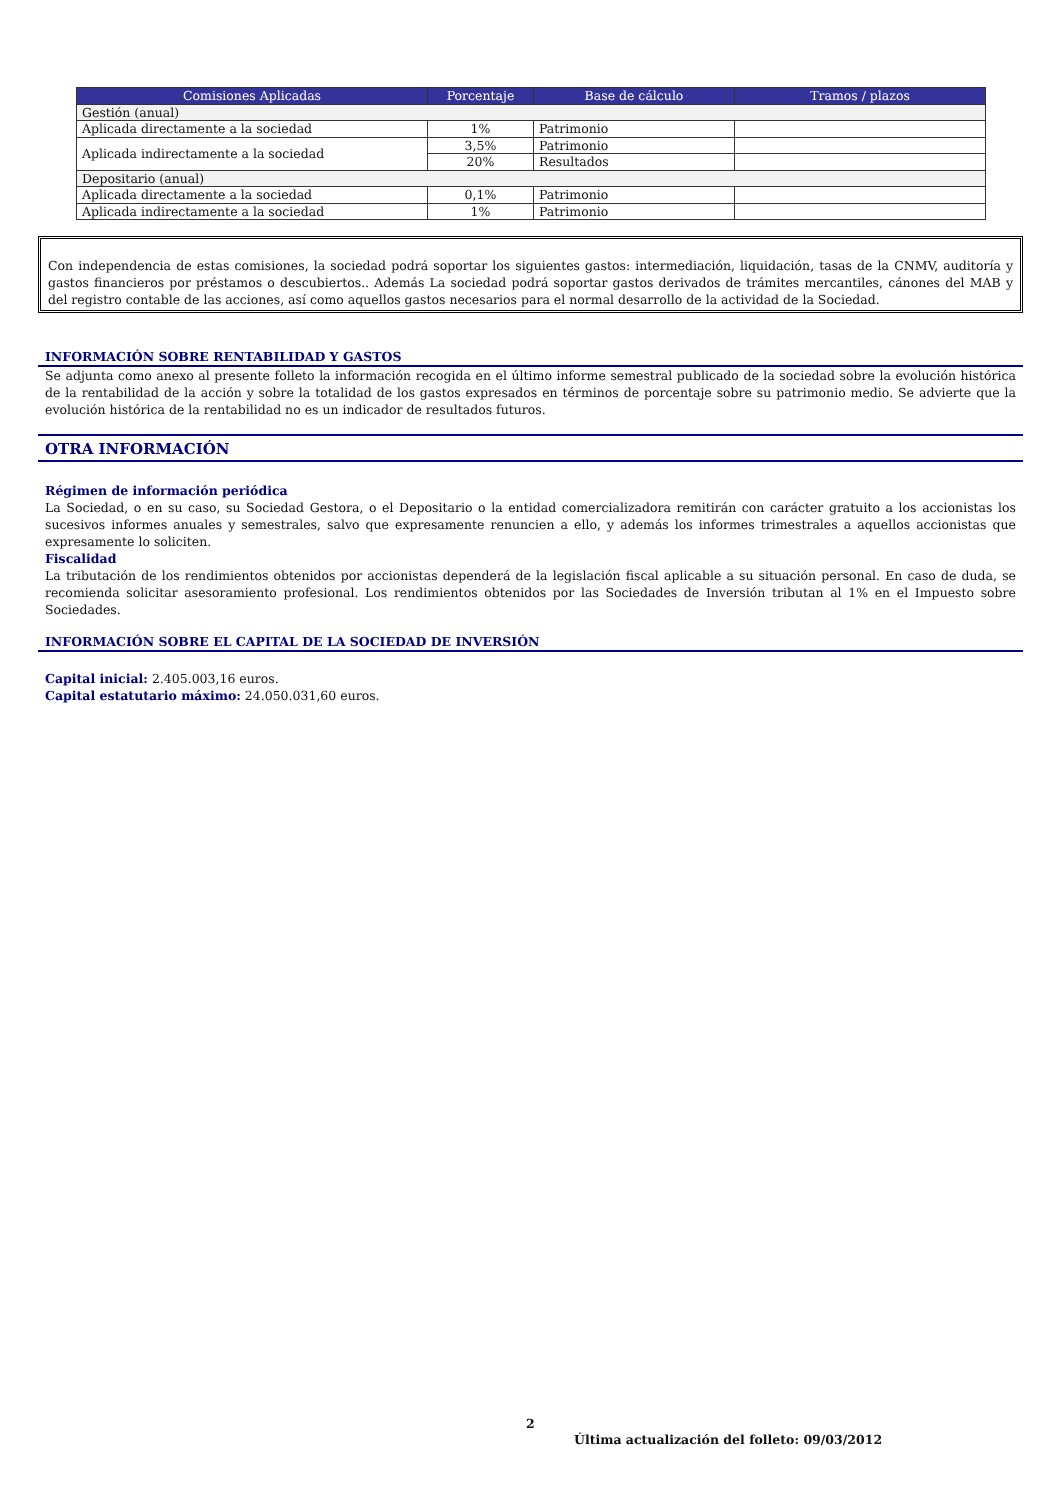| Comisiones Aplicadas | Porcentaje | Base de cálculo | Tramos / plazos |
| --- | --- | --- | --- |
| Gestión (anual) | | | |
| Aplicada directamente a la sociedad | 1% | Patrimonio | |
| Aplicada indirectamente a la sociedad | 3,5% | Patrimonio | |
| | 20% | Resultados | |
| Depositario (anual) | | | |
| Aplicada directamente a la sociedad | 0,1% | Patrimonio | |
| Aplicada indirectamente a la sociedad | 1% | Patrimonio | |
Con independencia de estas comisiones, la sociedad podrá soportar los siguientes gastos: intermediación, liquidación, tasas de la CNMV, auditoría y gastos financieros por préstamos o descubiertos.. Además La sociedad podrá soportar gastos derivados de trámites mercantiles, cánones del MAB y del registro contable de las acciones, así como aquellos gastos necesarios para el normal desarrollo de la actividad de la Sociedad.
INFORMACIÓN SOBRE RENTABILIDAD Y GASTOS
Se adjunta como anexo al presente folleto la información recogida en el último informe semestral publicado de la sociedad sobre la evolución histórica de la rentabilidad de la acción y sobre la totalidad de los gastos expresados en términos de porcentaje sobre su patrimonio medio. Se advierte que la evolución histórica de la rentabilidad no es un indicador de resultados futuros.
OTRA INFORMACIÓN
Régimen de información periódica
La Sociedad, o en su caso, su Sociedad Gestora, o el Depositario o la entidad comercializadora remitirán con carácter gratuito a los accionistas los sucesivos informes anuales y semestrales, salvo que expresamente renuncien a ello, y además los informes trimestrales a aquellos accionistas que expresamente lo soliciten.
Fiscalidad
La tributación de los rendimientos obtenidos por accionistas dependerá de la legislación fiscal aplicable a su situación personal. En caso de duda, se recomienda solicitar asesoramiento profesional. Los rendimientos obtenidos por las Sociedades de Inversión tributan al 1% en el Impuesto sobre Sociedades.
INFORMACIÓN SOBRE EL CAPITAL DE LA SOCIEDAD DE INVERSIÓN
Capital inicial: 2.405.003,16 euros.
Capital estatutario máximo: 24.050.031,60 euros.
2
Última actualización del folleto: 09/03/2012